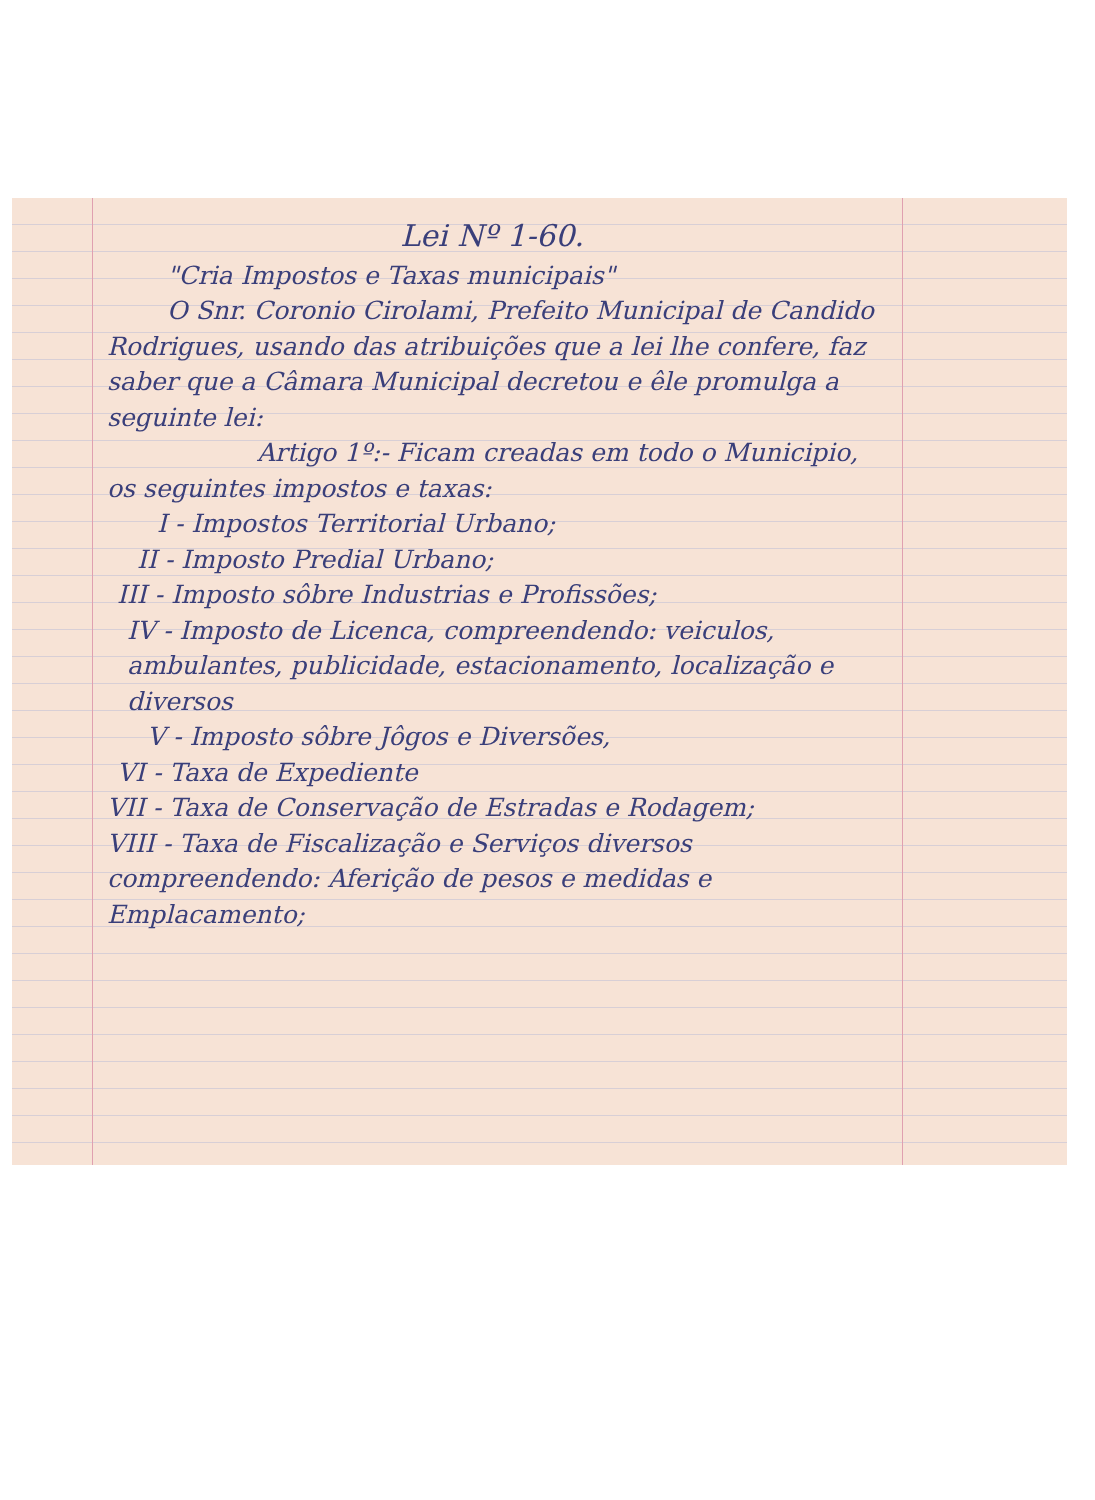Lei Nº 1-60.
"Cria Impostos e Taxas municipais"
O Snr. Coronio Cirolami, Prefeito Municipal de Candido Rodrigues, usando das atribuições que a lei lhe confere, faz saber que a Câmara Municipal decretou e êle promulga a seguinte lei:
Artigo 1º:- Ficam creadas em todo o Municipio, os seguintes impostos e taxas:
I - Impostos Territorial Urbano;
II - Imposto Predial Urbano;
III - Imposto sôbre Industrias e Profissões;
IV - Imposto de Licenca, compreendendo: veiculos, ambulantes, publicidade, estacionamento, localização e diversos
V - Imposto sôbre Jôgos e Diversões,
VI - Taxa de Expediente
VII - Taxa de Conservação de Estradas e Rodagem;
VIII - Taxa de Fiscalização e Serviços diversos compreendendo: Aferição de pesos e medidas e Emplacamento;